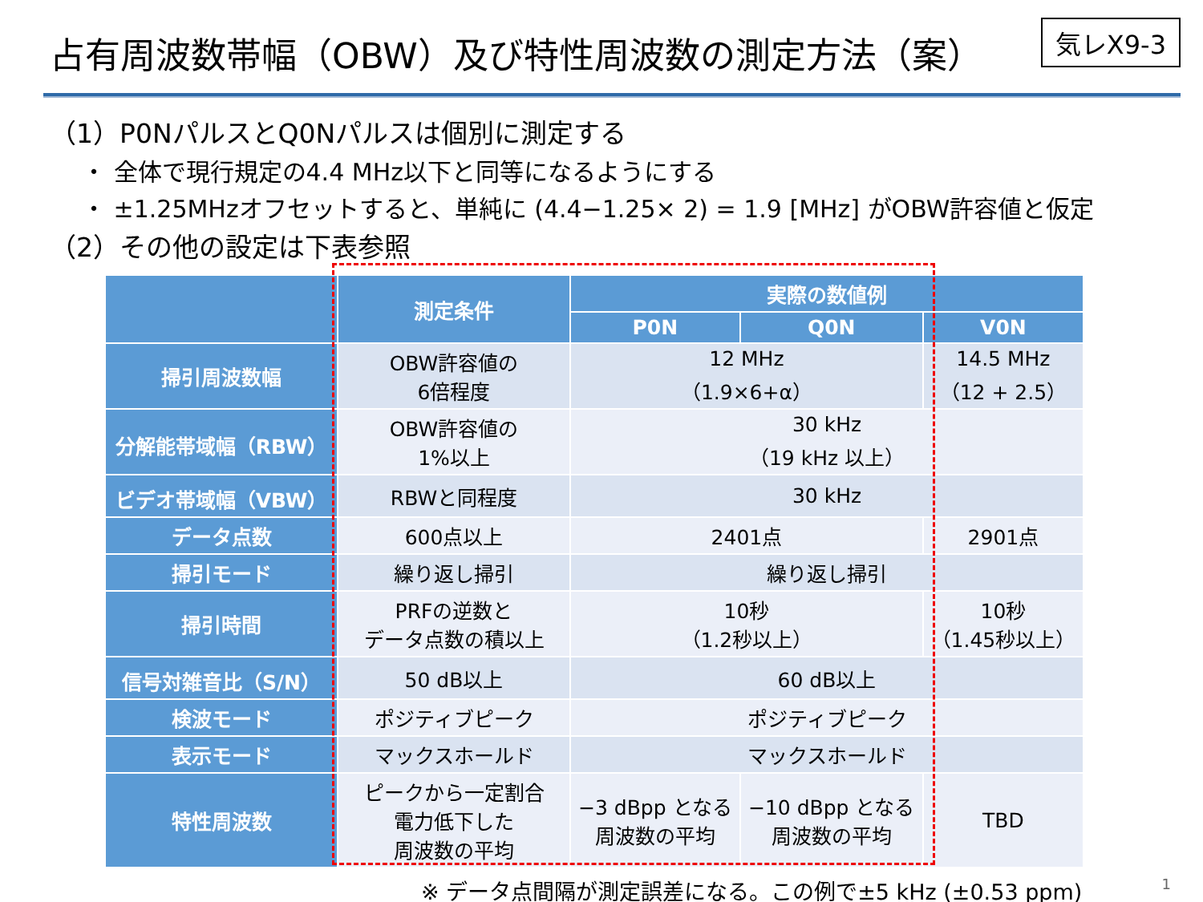占有周波数帯幅（OBW）及び特性周波数の測定方法（案）
気レX9-3
（1）P0NパルスとQ0Nパルスは個別に測定する
・ 全体で現行規定の4.4 MHz以下と同等になるようにする
・ ±1.25MHzオフセットすると、単純に (4.4−1.25× 2) = 1.9 [MHz] がOBW許容値と仮定
（2）その他の設定は下表参照
| | 測定条件 | 実際の数値例 | | |
| --- | --- | --- | --- | --- |
| | | P0N | Q0N | V0N |
| 掃引周波数幅 | OBW許容値の 6倍程度 | 12 MHz （1.9×6+α） | | 14.5 MHz （12 + 2.5） |
| 分解能帯域幅（RBW） | OBW許容値の 1%以上 | 30 kHz （19 kHz 以上） | | |
| ビデオ帯域幅（VBW） | RBWと同程度 | 30 kHz | | |
| データ点数 | 600点以上 | 2401点 | | 2901点 |
| 掃引モード | 繰り返し掃引 | 繰り返し掃引 | | |
| 掃引時間 | PRFの逆数と データ点数の積以上 | 10秒 （1.2秒以上） | | 10秒 （1.45秒以上） |
| 信号対雑音比（S/N） | 50 dB以上 | 60 dB以上 | | |
| 検波モード | ポジティブピーク | ポジティブピーク | | |
| 表示モード | マックスホールド | マックスホールド | | |
| 特性周波数 | ピークから一定割合 電力低下した 周波数の平均 | −3 dBpp となる 周波数の平均 | −10 dBpp となる 周波数の平均 | TBD |
※ データ点間隔が測定誤差になる。この例で±5 kHz (±0.53 ppm)
1